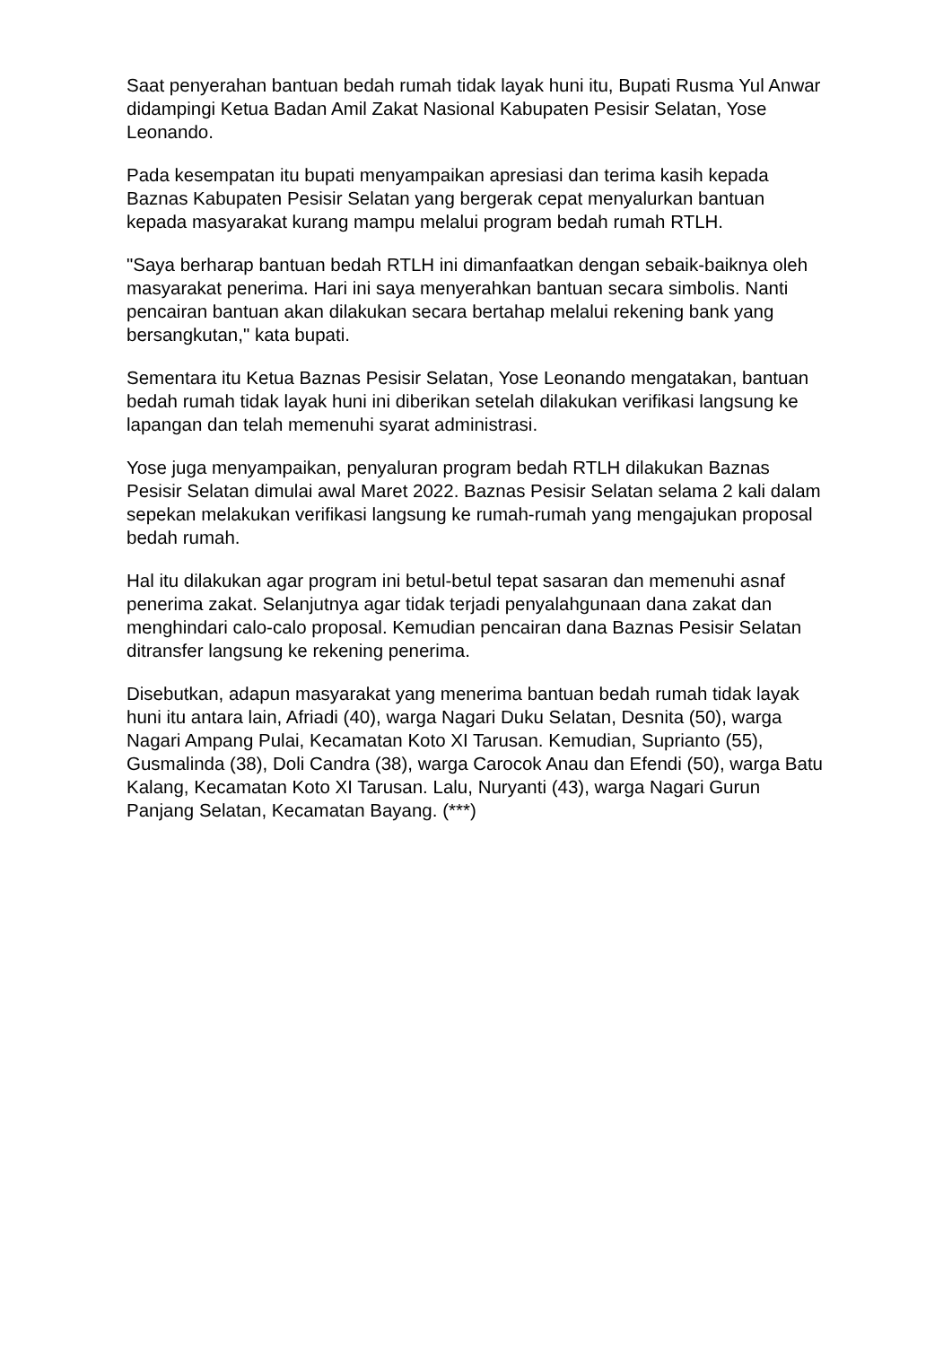Saat penyerahan bantuan bedah rumah tidak layak huni itu, Bupati Rusma Yul Anwar didampingi Ketua Badan Amil Zakat Nasional Kabupaten Pesisir Selatan, Yose Leonando.
Pada kesempatan itu bupati menyampaikan apresiasi dan terima kasih kepada Baznas Kabupaten Pesisir Selatan yang bergerak cepat menyalurkan bantuan kepada masyarakat kurang mampu melalui program bedah rumah RTLH.
"Saya berharap bantuan bedah RTLH ini dimanfaatkan dengan sebaik-baiknya oleh masyarakat penerima. Hari ini saya menyerahkan bantuan secara simbolis. Nanti pencairan bantuan akan dilakukan secara bertahap melalui rekening bank yang bersangkutan," kata bupati.
Sementara itu Ketua Baznas Pesisir Selatan, Yose Leonando mengatakan, bantuan bedah rumah tidak layak huni ini diberikan setelah dilakukan verifikasi langsung ke lapangan dan telah memenuhi syarat administrasi.
Yose juga menyampaikan, penyaluran program bedah RTLH dilakukan Baznas Pesisir Selatan dimulai awal Maret 2022. Baznas Pesisir Selatan selama 2 kali dalam sepekan melakukan verifikasi langsung ke rumah-rumah yang mengajukan proposal bedah rumah.
Hal itu dilakukan agar program ini betul-betul tepat sasaran dan memenuhi asnaf penerima zakat. Selanjutnya agar tidak terjadi penyalahgunaan dana zakat dan menghindari calo-calo proposal. Kemudian pencairan dana Baznas Pesisir Selatan ditransfer langsung ke rekening penerima.
Disebutkan, adapun masyarakat yang menerima bantuan bedah rumah tidak layak huni itu antara lain, Afriadi (40), warga Nagari Duku Selatan, Desnita (50), warga Nagari Ampang Pulai, Kecamatan Koto XI Tarusan. Kemudian, Suprianto (55), Gusmalinda (38), Doli Candra (38), warga Carocok Anau dan Efendi (50), warga Batu Kalang, Kecamatan Koto XI Tarusan. Lalu, Nuryanti (43), warga Nagari Gurun Panjang Selatan, Kecamatan Bayang. (***)